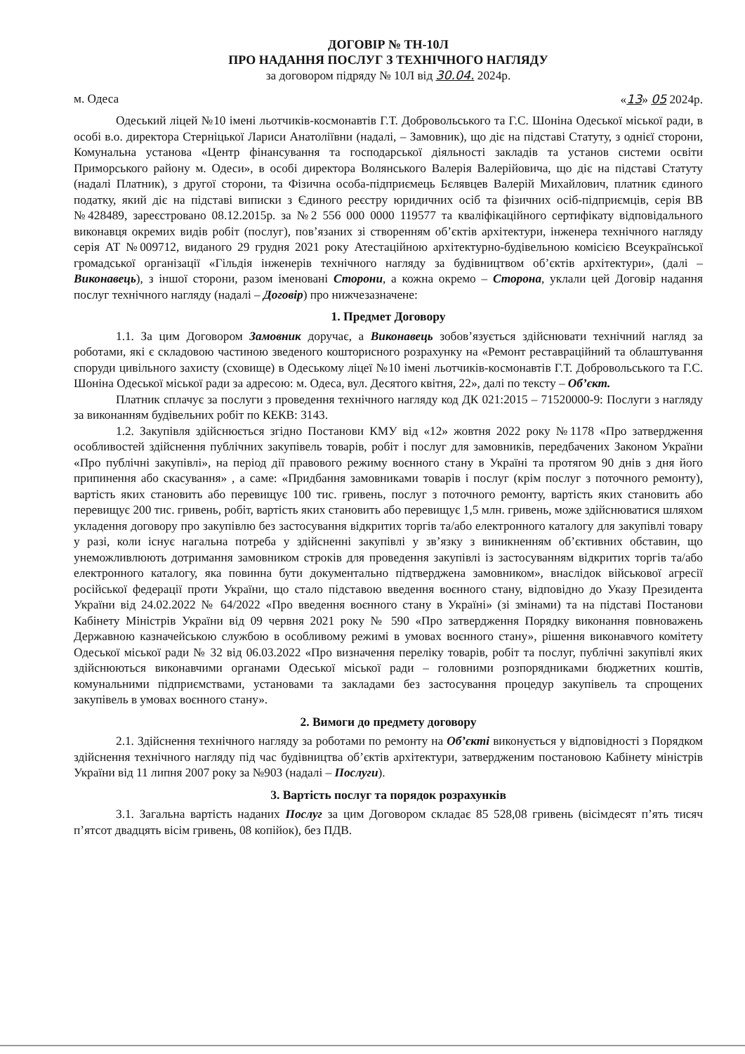ДОГОВІР № ТН-10Л
ПРО НАДАННЯ ПОСЛУГ З ТЕХНІЧНОГО НАГЛЯДУ
за договором підряду № 10Л від 30.04. 2024р.
м. Одеса «13» 05 2024р.
Одеський ліцей №10 імені льотчиків-космонавтів Г.Т. Добровольського та Г.С. Шоніна Одеської міської ради, в особі в.о. директора Стерніцької Лариси Анатоліївни (надалі, – Замовник), що діє на підставі Статуту, з однієї сторони, Комунальна установа «Центр фінансування та господарської діяльності закладів та установ системи освіти Приморського району м. Одеси», в особі директора Волянського Валерія Валерійовича, що діє на підставі Статуту (надалі Платник), з другої сторони, та Фізична особа-підприємець Бєлявцев Валерій Михайлович, платник єдиного податку, який діє на підставі виписки з Єдиного реєстру юридичних осіб та фізичних осіб-підприємців, серія ВВ №428489, зареєстровано 08.12.2015р. за №2 556 000 0000 119577 та кваліфікаційного сертифікату відповідального виконавця окремих видів робіт (послуг), пов’язаних зі створенням об’єктів архітектури, інженера технічного нагляду серія АТ №009712, виданого 29 грудня 2021 року Атестаційною архітектурно-будівельною комісією Всеукраїнської громадської організації «Гільдія інженерів технічного нагляду за будівництвом об’єктів архітектури», (далі – Виконавець), з іншої сторони, разом іменовані Сторони, а кожна окремо – Сторона, уклали цей Договір надання послуг технічного нагляду (надалі – Договір) про нижчезазначене:
1. Предмет Договору
1.1. За цим Договором Замовник доручає, а Виконавець зобов’язується здійснювати технічний нагляд за роботами, які є складовою частиною зведеного кошторисного розрахунку на «Ремонт реставраційний та облаштування споруди цивільного захисту (сховище) в Одеському ліцеї №10 імені льотчиків-космонавтів Г.Т. Добровольського та Г.С. Шоніна Одеської міської ради за адресою: м. Одеса, вул. Десятого квітня, 22», далі по тексту – Об’єкт.
Платник сплачує за послуги з проведення технічного нагляду код ДК 021:2015 – 71520000-9: Послуги з нагляду за виконанням будівельних робіт по КЕКВ: 3143.
1.2. Закупівля здійснюється згідно Постанови КМУ від «12» жовтня 2022 року №1178 «Про затвердження особливостей здійснення публічних закупівель товарів, робіт і послуг для замовників, передбачених Законом України «Про публічні закупівлі», на період дії правового режиму воєнного стану в Україні та протягом 90 днів з дня його припинення або скасування» , а саме: «Придбання замовниками товарів і послуг (крім послуг з поточного ремонту), вартість яких становить або перевищує 100 тис. гривень, послуг з поточного ремонту, вартість яких становить або перевищує 200 тис. гривень, робіт, вартість яких становить або перевищує 1,5 млн. гривень, може здійснюватися шляхом укладення договору про закупівлю без застосування відкритих торгів та/або електронного каталогу для закупівлі товару у разі, коли існує нагальна потреба у здійсненні закупівлі у зв’язку з виникненням об’єктивних обставин, що унеможливлюють дотримання замовником строків для проведення закупівлі із застосуванням відкритих торгів та/або електронного каталогу, яка повинна бути документально підтверджена замовником», внаслідок військової агресії російської федерації проти України, що стало підставою введення воєнного стану, відповідно до Указу Президента України від 24.02.2022 № 64/2022 «Про введення воєнного стану в Україні» (зі змінами) та на підставі Постанови Кабінету Міністрів України від 09 червня 2021 року № 590 «Про затвердження Порядку виконання повноважень Державною казначейською службою в особливому режимі в умовах воєнного стану», рішення виконавчого комітету Одеської міської ради № 32 від 06.03.2022 «Про визначення переліку товарів, робіт та послуг, публічні закупівлі яких здійснюються виконавчими органами Одеської міської ради – головними розпорядниками бюджетних коштів, комунальними підприємствами, установами та закладами без застосування процедур закупівель та спрощених закупівель в умовах воєнного стану».
2. Вимоги до предмету договору
2.1. Здійснення технічного нагляду за роботами по ремонту на Об’єкті виконується у відповідності з Порядком здійснення технічного нагляду під час будівництва об’єктів архітектури, затвердженим постановою Кабінету міністрів України від 11 липня 2007 року за №903 (надалі – Послуги).
3. Вартість послуг та порядок розрахунків
3.1. Загальна вартість наданих Послуг за цим Договором складає 85 528,08 гривень (вісімдесят п’ять тисяч п’ятсот двадцять вісім гривень, 08 копійок), без ПДВ.